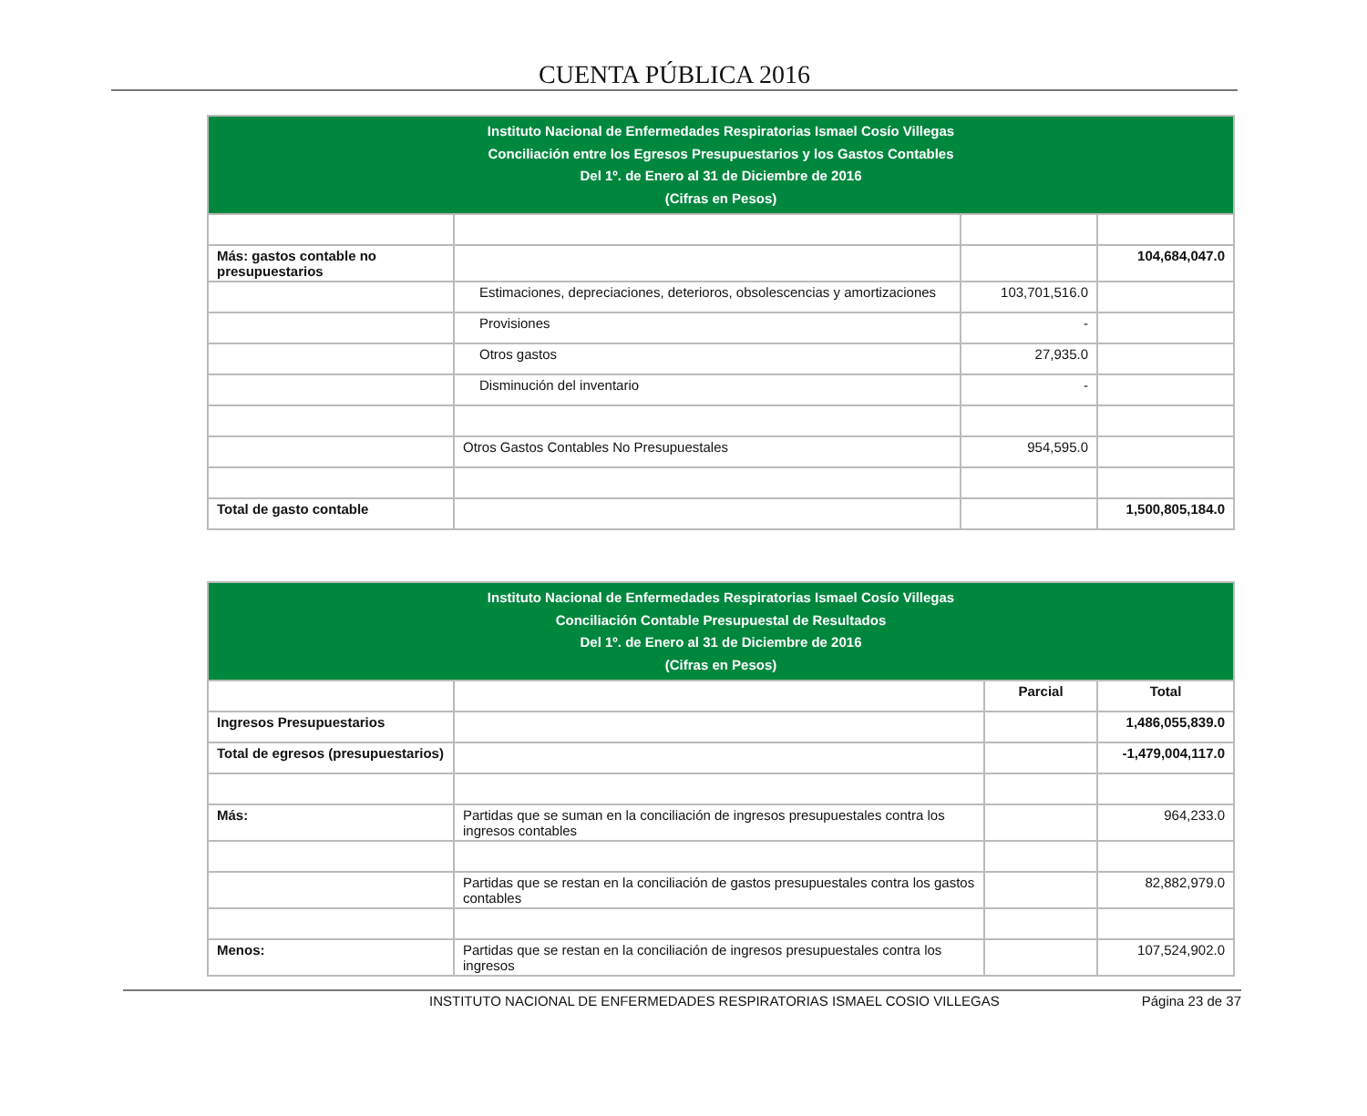CUENTA PÚBLICA 2016
| Instituto Nacional de Enfermedades Respiratorias Ismael Cosío Villegas Conciliación entre los Egresos Presupuestarios y los Gastos Contables Del 1º. de Enero al 31 de Diciembre de 2016 (Cifras en Pesos) | | | |
| Más: gastos contable no presupuestarios | | | 104,684,047.0 |
| | Estimaciones, depreciaciones, deterioros, obsolescencias y amortizaciones | 103,701,516.0 | |
| | Provisiones | - | |
| | Otros gastos | 27,935.0 | |
| | Disminución del inventario | - | |
| | Otros Gastos Contables No Presupuestales | 954,595.0 | |
| Total de gasto contable | | | 1,500,805,184.0 |
| Instituto Nacional de Enfermedades Respiratorias Ismael Cosío Villegas Conciliación Contable Presupuestal de Resultados Del 1º. de Enero al 31 de Diciembre de 2016 (Cifras en Pesos) | | | |
| | | Parcial | Total |
| Ingresos Presupuestarios | | | 1,486,055,839.0 |
| Total de egresos (presupuestarios) | | | -1,479,004,117.0 |
| Más: | Partidas que se suman en la conciliación de ingresos presupuestales contra los ingresos contables | | 964,233.0 |
| | Partidas que se restan en la conciliación de gastos presupuestales contra los gastos contables | | 82,882,979.0 |
| Menos: | Partidas que se restan en la conciliación de ingresos presupuestales contra los ingresos | | 107,524,902.0 |
INSTITUTO NACIONAL DE ENFERMEDADES RESPIRATORIAS ISMAEL COSIO VILLEGAS Página 23 de 37